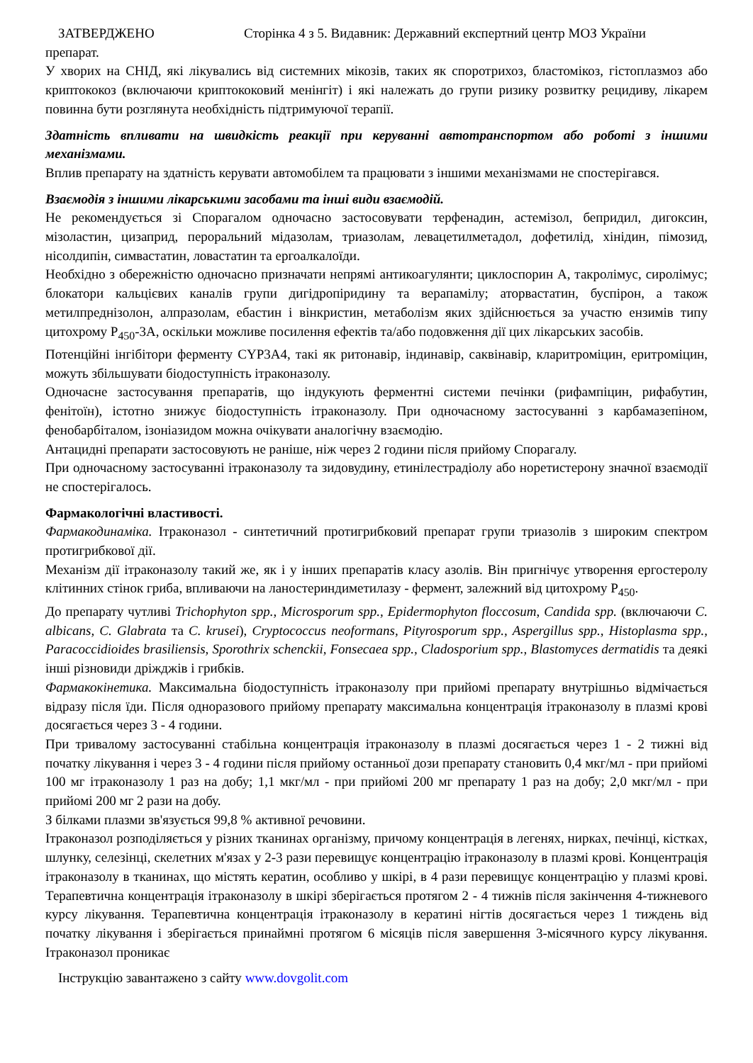ЗАТВЕРДЖЕНО Сторінка 4 з 5. Видавник: Державний експертний центр МОЗ України
препарат.
У хворих на СНІД, які лікувались від системних мікозів, таких як споротрихоз, бластомікоз, гістоплазмоз або криптококоз (включаючи криптококовий менінгіт) і які належать до групи ризику розвитку рецидиву, лікарем повинна бути розглянута необхідність підтримуючої терапії.
Здатність впливати на швидкість реакції при керуванні автотранспортом або роботі з іншими механізмами.
Вплив препарату на здатність керувати автомобілем та працювати з іншими механізмами не спостерігався.
Взаємодія з іншими лікарськими засобами та інші види взаємодій.
Не рекомендується зі Спорагалом одночасно застосовувати терфенадин, астемізол, бепридил, дигоксин, мізоластин, цизаприд, пероральний мідазолам, триазолам, левацетилметадол, дофетилід, хінідин, пімозид, нісолдипін, симвастатин, ловастатин та ергоалкалоїди.
Необхідно з обережністю одночасно призначати непрямі антикоагулянти; циклоспорин А, такролімус, сиролімус; блокатори кальцієвих каналів групи дигідропіридину та верапамілу; аторвастатин, буспірон, а також метилпреднізолон, алпразолам, ебастин і вінкристин, метаболізм яких здійснюється за участю ензимів типу цитохрому Р<sub>450</sub>-3А, оскільки можливе посилення ефектів та/або подовження дії цих лікарських засобів.
Потенційні інгібітори ферменту CYP3A4, такі як ритонавір, індинавір, саквінавір, кларитроміцин, еритроміцин, можуть збільшувати біодоступність ітраконазолу.
Одночасне застосування препаратів, що індукують ферментні системи печінки (рифампіцин, рифабутин, фенітоїн), істотно знижує біодоступність ітраконазолу. При одночасному застосуванні з карбамазепіном, фенобарбіталом, ізоніазидом можна очікувати аналогічну взаємодію.
Антацидні препарати застосовують не раніше, ніж через 2 години після прийому Спорагалу.
При одночасному застосуванні ітраконазолу та зидовудину, етинілестрадіолу або норетистерону значної взаємодії не спостерігалось.
Фармакологічні властивості.
Фармакодинаміка. Ітраконазол - синтетичний протигрибковий препарат групи триазолів з широким спектром протигрибкової дії.
Механізм дії ітраконазолу такий же, як і у інших препаратів класу азолів. Він пригнічує утворення ергостеролу клітинних стінок гриба, впливаючи на ланостериндиметилазу - фермент, залежний від цитохрому Р<sub>450</sub>.
До препарату чутливі Trichophyton spp., Microsporum spp., Epidermophyton floccosum, Candida spp. (включаючи C. albicans, C. Glabrata та C. krusei), Cryptococcus neoformans, Pityrosporum spp., Aspergillus spp., Histoplasma spp., Paracoccidioides brasiliensis, Sporothrix schenckii, Fonsecaea spp., Cladosporium spp., Blastomyces dermatidis та деякі інші різновиди дріжджів і грибків.
Фармакокінетика. Максимальна біодоступність ітраконазолу при прийомі препарату внутрішньо відмічається відразу після їди. Після одноразового прийому препарату максимальна концентрація ітраконазолу в плазмі крові досягається через 3 - 4 години.
При тривалому застосуванні стабільна концентрація ітраконазолу в плазмі досягається через 1 - 2 тижні від початку лікування і через 3 - 4 години після прийому останньої дози препарату становить 0,4 мкг/мл - при прийомі 100 мг ітраконазолу 1 раз на добу; 1,1 мкг/мл - при прийомі 200 мг препарату 1 раз на добу; 2,0 мкг/мл - при прийомі 200 мг 2 рази на добу.
З білками плазми зв'язується 99,8 % активної речовини.
Ітраконазол розподіляється у різних тканинах організму, причому концентрація в легенях, нирках, печінці, кістках, шлунку, селезінці, скелетних м'язах у 2-3 рази перевищує концентрацію ітраконазолу в плазмі крові. Концентрація ітраконазолу в тканинах, що містять кератин, особливо у шкірі, в 4 рази перевищує концентрацію у плазмі крові. Терапевтична концентрація ітраконазолу в шкірі зберігається протягом 2 - 4 тижнів після закінчення 4-тижневого курсу лікування. Терапевтична концентрація ітраконазолу в кератині нігтів досягається через 1 тиждень від початку лікування і зберігається принаймні протягом 6 місяців після завершення 3-місячного курсу лікування. Ітраконазол проникає
Інструкцію завантажено з сайту www.dovgolit.com